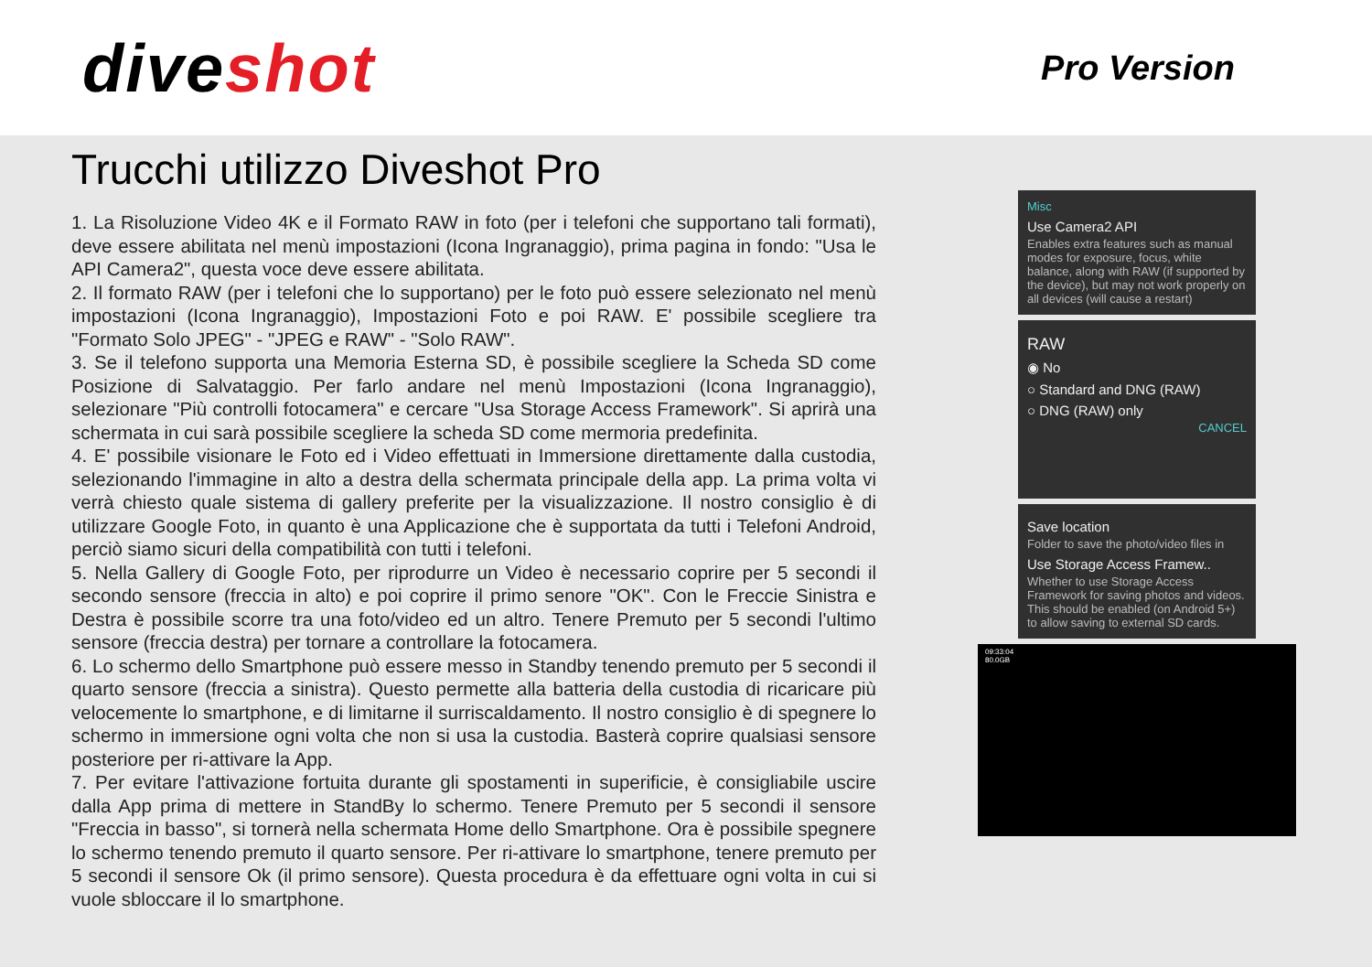diveshot
Pro Version
Trucchi utilizzo Diveshot Pro
1. La Risoluzione Video 4K e il Formato RAW in foto (per i telefoni che supportano tali formati), deve essere abilitata nel menù impostazioni (Icona Ingranaggio), prima pagina in fondo: "Usa le API Camera2", questa voce deve essere abilitata.
2. Il formato RAW (per i telefoni che lo supportano) per le foto può essere selezionato nel menù impostazioni (Icona Ingranaggio), Impostazioni Foto e poi RAW. E' possibile scegliere tra "Formato Solo JPEG" - "JPEG e RAW" - "Solo RAW".
3. Se il telefono supporta una Memoria Esterna SD, è possibile scegliere la Scheda SD come Posizione di Salvataggio. Per farlo andare nel menù Impostazioni (Icona Ingranaggio), selezionare "Più controlli fotocamera" e cercare "Usa Storage Access Framework". Si aprirà una schermata in cui sarà possibile scegliere la scheda SD come mermoria predefinita.
4. E' possibile visionare le Foto ed i Video effettuati in Immersione direttamente dalla custodia, selezionando l'immagine in alto a destra della schermata principale della app. La prima volta vi verrà chiesto quale sistema di gallery preferite per la visualizzazione. Il nostro consiglio è di utilizzare Google Foto, in quanto è una Applicazione che è supportata da tutti i Telefoni Android, perciò siamo sicuri della compatibilità con tutti i telefoni.
5. Nella Gallery di Google Foto, per riprodurre un Video è necessario coprire per 5 secondi il secondo sensore (freccia in alto) e poi coprire il primo senore "OK". Con le Freccie Sinistra e Destra è possibile scorre tra una foto/video ed un altro. Tenere Premuto per 5 secondi l'ultimo sensore (freccia destra) per tornare a controllare la fotocamera.
6. Lo schermo dello Smartphone può essere messo in Standby tenendo premuto per 5 secondi il quarto sensore (freccia a sinistra). Questo permette alla batteria della custodia di ricaricare più velocemente lo smartphone, e di limitarne il surriscaldamento. Il nostro consiglio è di spegnere lo schermo in immersione ogni volta che non si usa la custodia. Basterà coprire qualsiasi sensore posteriore per ri-attivare la App.
7. Per evitare l'attivazione fortuita durante gli spostamenti in superificie, è consigliabile uscire dalla App prima di mettere in StandBy lo schermo. Tenere Premuto per 5 secondi il sensore "Freccia in basso", si tornerà nella schermata Home dello Smartphone. Ora è possibile spegnere lo schermo tenendo premuto il quarto sensore. Per ri-attivare lo smartphone, tenere premuto per 5 secondi il sensore Ok (il primo sensore). Questa procedura è da effettuare ogni volta in cui si vuole sbloccare il lo smartphone.
Misc
Use Camera2 API
Enables extra features such as manual modes for exposure, focus, white balance, along with RAW (if supported by the device), but may not work properly on all devices (will cause a restart)
RAW
◉ No
○ Standard and DNG (RAW)
○ DNG (RAW) only
CANCEL
Save location
Folder to save the photo/video files in
Use Storage Access Framew..
Whether to use Storage Access Framework for saving photos and videos. This should be enabled (on Android 5+) to allow saving to external SD cards.
09:33:04
80.0GB